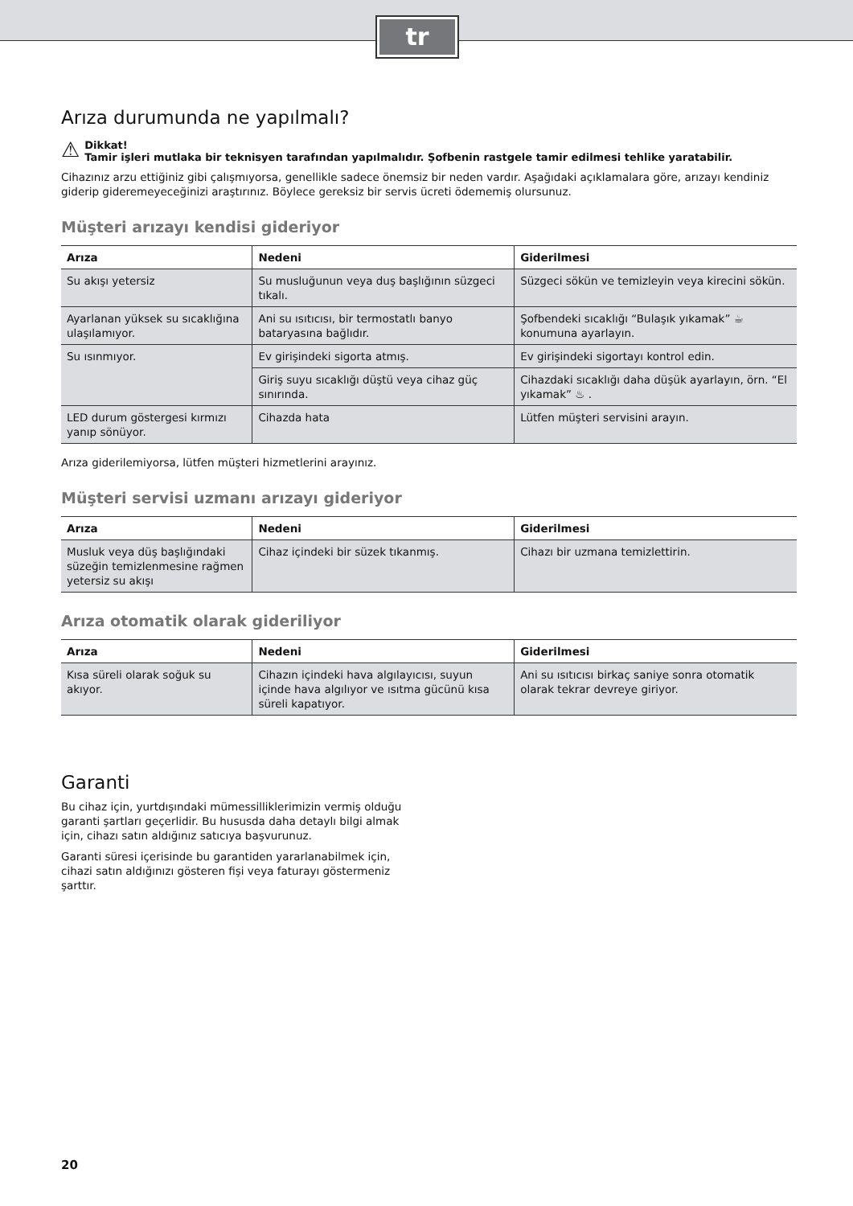tr
Arıza durumunda ne yapılmalı?
⚠
Dikkat!
Tamir işleri mutlaka bir teknisyen tarafından yapılmalıdır. Şofbenin rastgele tamir edilmesi tehlike yaratabilir.
Cihazınız arzu ettiğiniz gibi çalışmıyorsa, genellikle sadece önemsiz bir neden vardır. Aşağıdaki açıklamalara göre, arızayı kendiniz giderip gideremeyeceğinizi araştırınız. Böylece gereksiz bir servis ücreti ödememiş olursunuz.
Müşteri arızayı kendisi gideriyor
| Arıza | Nedeni | Giderilmesi |
| --- | --- | --- |
| Su akışı yetersiz | Su musluğunun veya duş başlığının süzgeci tıkalı. | Süzgeci sökün ve temizleyin veya kirecini sökün. |
| Ayarlanan yüksek su sıcaklığına ulaşılamıyor. | Ani su ısıtıcısı, bir termostatlı banyo bataryasına bağlıdır. | Şofbendeki sıcaklığı “Bulaşık yıkamak” ☕ konumuna ayarlayın. |
| Su ısınmıyor. | Ev girişindeki sigorta atmış. | Ev girişindeki sigortayı kontrol edin. |
| | Giriş suyu sıcaklığı düştü veya cihaz güç sınırında. | Cihazdaki sıcaklığı daha düşük ayarlayın, örn. “El yıkamak” ♨ . |
| LED durum göstergesi kırmızı yanıp sönüyor. | Cihazda hata | Lütfen müşteri servisini arayın. |
Arıza giderilemiyorsa, lütfen müşteri hizmetlerini arayınız.
Müşteri servisi uzmanı arızayı gideriyor
| Arıza | Nedeni | Giderilmesi |
| --- | --- | --- |
| Musluk veya düş başlığındaki süzeğin temizlenmesine rağmen yetersiz su akışı | Cihaz içindeki bir süzek tıkanmış. | Cihazı bir uzmana temizlettirin. |
Arıza otomatik olarak gideriliyor
| Arıza | Nedeni | Giderilmesi |
| --- | --- | --- |
| Kısa süreli olarak soğuk su akıyor. | Cihazın içindeki hava algılayıcısı, suyun içinde hava algılıyor ve ısıtma gücünü kısa süreli kapatıyor. | Ani su ısıtıcısı birkaç saniye sonra otomatik olarak tekrar devreye giriyor. |
Garanti
Bu cihaz için, yurtdışındaki mümessilliklerimizin vermiş olduğu garanti şartları geçerlidir. Bu hususda daha detaylı bilgi almak için, cihazı satın aldığınız satıcıya başvurunuz.
Garanti süresi içerisinde bu garantiden yararlanabilmek için, cihazi satın aldığınızı gösteren fişi veya faturayı göstermeniz şarttır.
20